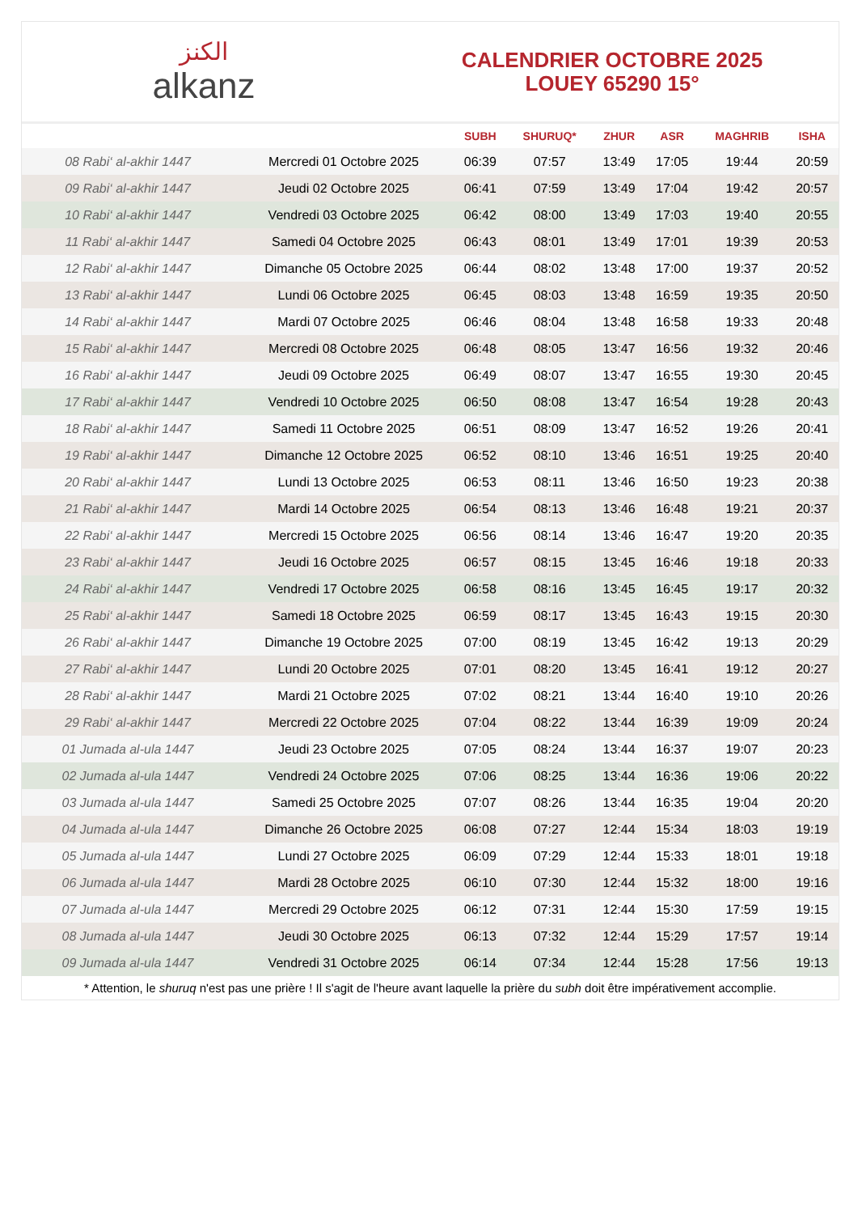الكنز
alkanz
CALENDRIER OCTOBRE 2025
LOUEY 65290 15°
| | | SUBH | SHURUQ* | ZHUR | ASR | MAGHRIB | ISHA |
| --- | --- | --- | --- | --- | --- | --- | --- |
| 08 Rabi‘ al-akhir 1447 | Mercredi 01 Octobre 2025 | 06:39 | 07:57 | 13:49 | 17:05 | 19:44 | 20:59 |
| 09 Rabi‘ al-akhir 1447 | Jeudi 02 Octobre 2025 | 06:41 | 07:59 | 13:49 | 17:04 | 19:42 | 20:57 |
| 10 Rabi‘ al-akhir 1447 | Vendredi 03 Octobre 2025 | 06:42 | 08:00 | 13:49 | 17:03 | 19:40 | 20:55 |
| 11 Rabi‘ al-akhir 1447 | Samedi 04 Octobre 2025 | 06:43 | 08:01 | 13:49 | 17:01 | 19:39 | 20:53 |
| 12 Rabi‘ al-akhir 1447 | Dimanche 05 Octobre 2025 | 06:44 | 08:02 | 13:48 | 17:00 | 19:37 | 20:52 |
| 13 Rabi‘ al-akhir 1447 | Lundi 06 Octobre 2025 | 06:45 | 08:03 | 13:48 | 16:59 | 19:35 | 20:50 |
| 14 Rabi‘ al-akhir 1447 | Mardi 07 Octobre 2025 | 06:46 | 08:04 | 13:48 | 16:58 | 19:33 | 20:48 |
| 15 Rabi‘ al-akhir 1447 | Mercredi 08 Octobre 2025 | 06:48 | 08:05 | 13:47 | 16:56 | 19:32 | 20:46 |
| 16 Rabi‘ al-akhir 1447 | Jeudi 09 Octobre 2025 | 06:49 | 08:07 | 13:47 | 16:55 | 19:30 | 20:45 |
| 17 Rabi‘ al-akhir 1447 | Vendredi 10 Octobre 2025 | 06:50 | 08:08 | 13:47 | 16:54 | 19:28 | 20:43 |
| 18 Rabi‘ al-akhir 1447 | Samedi 11 Octobre 2025 | 06:51 | 08:09 | 13:47 | 16:52 | 19:26 | 20:41 |
| 19 Rabi‘ al-akhir 1447 | Dimanche 12 Octobre 2025 | 06:52 | 08:10 | 13:46 | 16:51 | 19:25 | 20:40 |
| 20 Rabi‘ al-akhir 1447 | Lundi 13 Octobre 2025 | 06:53 | 08:11 | 13:46 | 16:50 | 19:23 | 20:38 |
| 21 Rabi‘ al-akhir 1447 | Mardi 14 Octobre 2025 | 06:54 | 08:13 | 13:46 | 16:48 | 19:21 | 20:37 |
| 22 Rabi‘ al-akhir 1447 | Mercredi 15 Octobre 2025 | 06:56 | 08:14 | 13:46 | 16:47 | 19:20 | 20:35 |
| 23 Rabi‘ al-akhir 1447 | Jeudi 16 Octobre 2025 | 06:57 | 08:15 | 13:45 | 16:46 | 19:18 | 20:33 |
| 24 Rabi‘ al-akhir 1447 | Vendredi 17 Octobre 2025 | 06:58 | 08:16 | 13:45 | 16:45 | 19:17 | 20:32 |
| 25 Rabi‘ al-akhir 1447 | Samedi 18 Octobre 2025 | 06:59 | 08:17 | 13:45 | 16:43 | 19:15 | 20:30 |
| 26 Rabi‘ al-akhir 1447 | Dimanche 19 Octobre 2025 | 07:00 | 08:19 | 13:45 | 16:42 | 19:13 | 20:29 |
| 27 Rabi‘ al-akhir 1447 | Lundi 20 Octobre 2025 | 07:01 | 08:20 | 13:45 | 16:41 | 19:12 | 20:27 |
| 28 Rabi‘ al-akhir 1447 | Mardi 21 Octobre 2025 | 07:02 | 08:21 | 13:44 | 16:40 | 19:10 | 20:26 |
| 29 Rabi‘ al-akhir 1447 | Mercredi 22 Octobre 2025 | 07:04 | 08:22 | 13:44 | 16:39 | 19:09 | 20:24 |
| 01 Jumada al-ula 1447 | Jeudi 23 Octobre 2025 | 07:05 | 08:24 | 13:44 | 16:37 | 19:07 | 20:23 |
| 02 Jumada al-ula 1447 | Vendredi 24 Octobre 2025 | 07:06 | 08:25 | 13:44 | 16:36 | 19:06 | 20:22 |
| 03 Jumada al-ula 1447 | Samedi 25 Octobre 2025 | 07:07 | 08:26 | 13:44 | 16:35 | 19:04 | 20:20 |
| 04 Jumada al-ula 1447 | Dimanche 26 Octobre 2025 | 06:08 | 07:27 | 12:44 | 15:34 | 18:03 | 19:19 |
| 05 Jumada al-ula 1447 | Lundi 27 Octobre 2025 | 06:09 | 07:29 | 12:44 | 15:33 | 18:01 | 19:18 |
| 06 Jumada al-ula 1447 | Mardi 28 Octobre 2025 | 06:10 | 07:30 | 12:44 | 15:32 | 18:00 | 19:16 |
| 07 Jumada al-ula 1447 | Mercredi 29 Octobre 2025 | 06:12 | 07:31 | 12:44 | 15:30 | 17:59 | 19:15 |
| 08 Jumada al-ula 1447 | Jeudi 30 Octobre 2025 | 06:13 | 07:32 | 12:44 | 15:29 | 17:57 | 19:14 |
| 09 Jumada al-ula 1447 | Vendredi 31 Octobre 2025 | 06:14 | 07:34 | 12:44 | 15:28 | 17:56 | 19:13 |
* Attention, le shuruq n'est pas une prière ! Il s'agit de l'heure avant laquelle la prière du subh doit être impérativement accomplie.